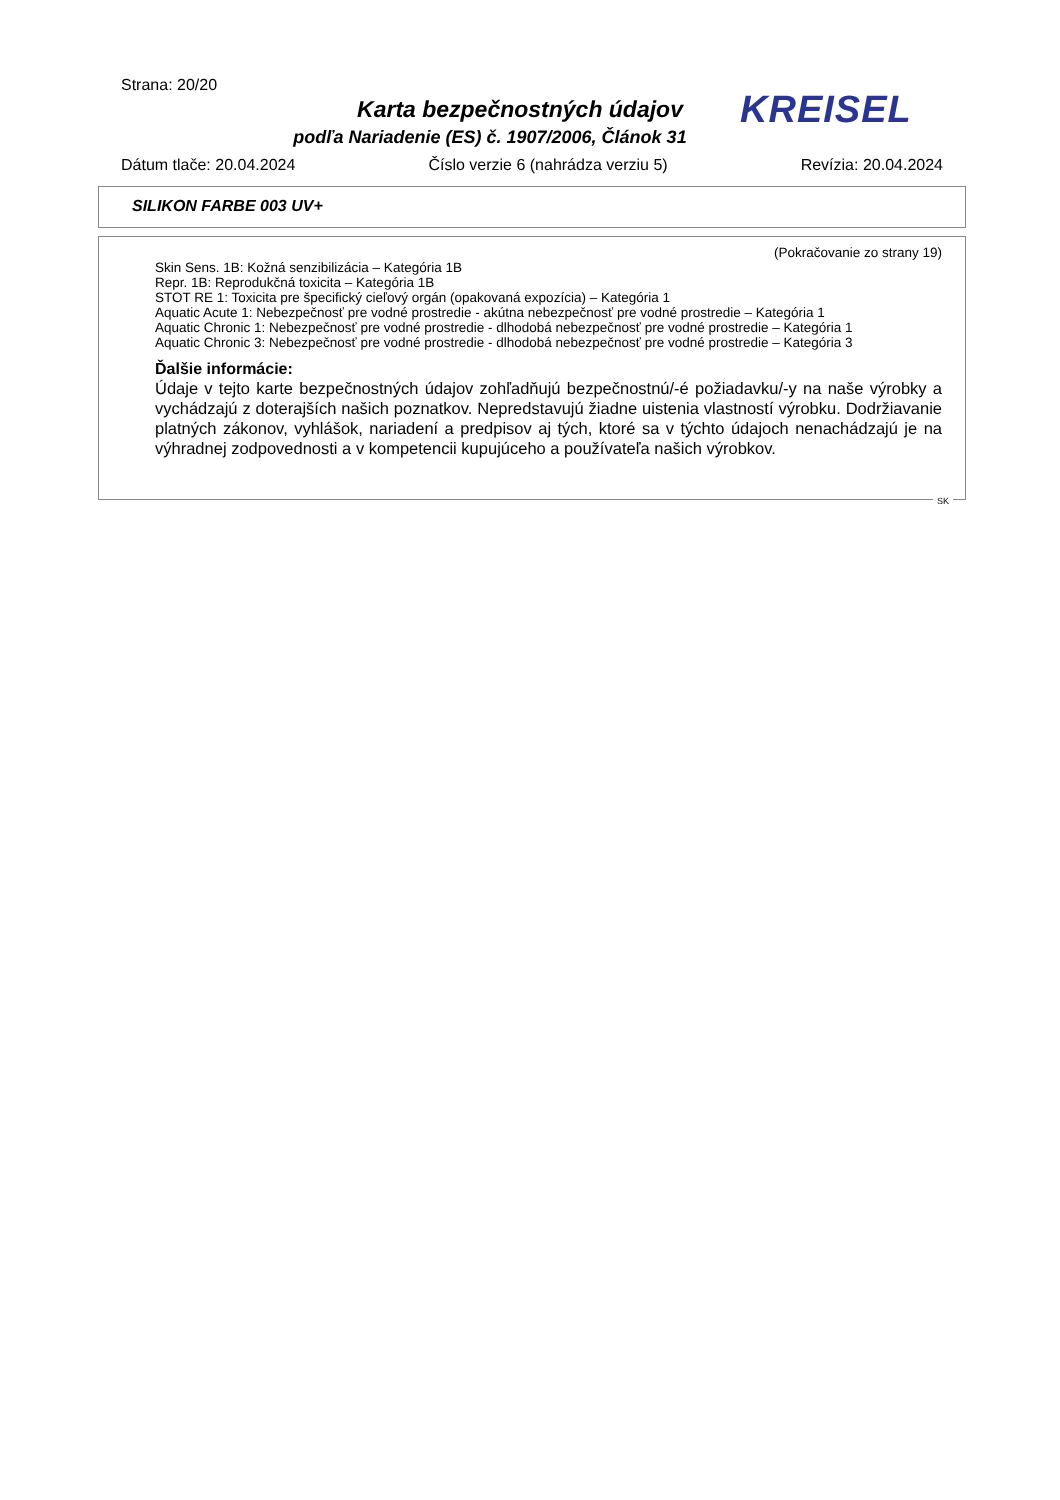Strana: 20/20
Karta bezpečnostných údajov
podľa Nariadenie (ES) č. 1907/2006, Článok 31
KREISEL
Dátum tlače: 20.04.2024 Číslo verzie 6 (nahrádza verziu 5) Revízia: 20.04.2024
SILIKON FARBE 003 UV+
(Pokračovanie zo strany 19)
Skin Sens. 1B: Kožná senzibilizácia – Kategória 1B
Repr. 1B: Reprodukčná toxicita – Kategória 1B
STOT RE 1: Toxicita pre špecifický cieľový orgán (opakovaná expozícia) – Kategória 1
Aquatic Acute 1: Nebezpečnosť pre vodné prostredie - akútna nebezpečnosť pre vodné prostredie – Kategória 1
Aquatic Chronic 1: Nebezpečnosť pre vodné prostredie - dlhodobá nebezpečnosť pre vodné prostredie – Kategória 1
Aquatic Chronic 3: Nebezpečnosť pre vodné prostredie - dlhodobá nebezpečnosť pre vodné prostredie – Kategória 3
Ďalšie informácie:
Údaje v tejto karte bezpečnostných údajov zohľadňujú bezpečnostnú/-é požiadavku/-y na naše výrobky a vychádzajú z doterajších našich poznatkov. Nepredstavujú žiadne uistenia vlastností výrobku. Dodržiavanie platných zákonov, vyhlášok, nariadení a predpisov aj tých, ktoré sa v týchto údajoch nenachádzajú je na výhradnej zodpovednosti a v kompetencii kupujúceho a používateľa našich výrobkov.
SK